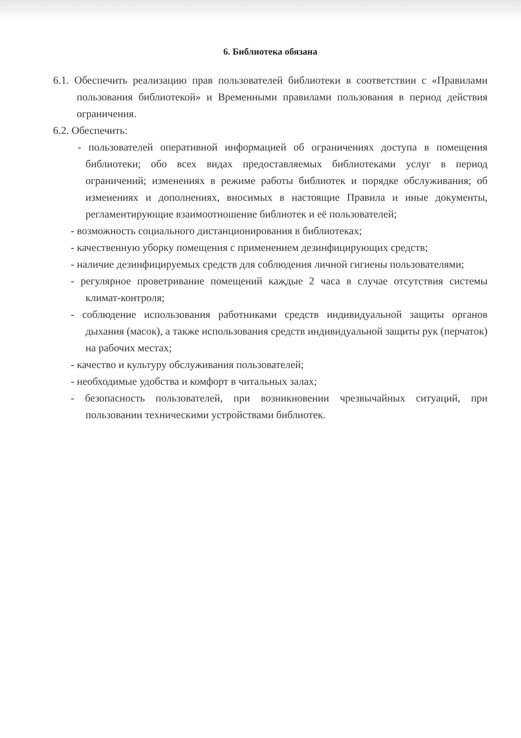6. Библиотека обязана
6.1. Обеспечить реализацию прав пользователей библиотеки в соответствии с «Правилами пользования библиотекой» и Временными правилами пользования в период действия ограничения.
6.2. Обеспечить:
- пользователей оперативной информацией об ограничениях доступа в помещения библиотеки; обо всех видах предоставляемых библиотеками услуг в период ограничений; изменениях в режиме работы библиотек и порядке обслуживания; об изменениях и дополнениях, вносимых в настоящие Правила и иные документы, регламентирующие взаимоотношение библиотек и её пользователей;
- возможность социального дистанционирования в библиотеках;
- качественную уборку помещения с применением дезинфицирующих средств;
- наличие дезинфицируемых средств для соблюдения личной гигиены пользователями;
- регулярное проветривание помещений каждые 2 часа в случае отсутствия системы климат-контроля;
- соблюдение использования работниками средств индивидуальной защиты органов дыхания (масок), а также использования средств индивидуальной защиты рук (перчаток) на рабочих местах;
- качество и культуру обслуживания пользователей;
- необходимые удобства и комфорт в читальных залах;
- безопасность пользователей, при возникновении чрезвычайных ситуаций, при пользовании техническими устройствами библиотек.